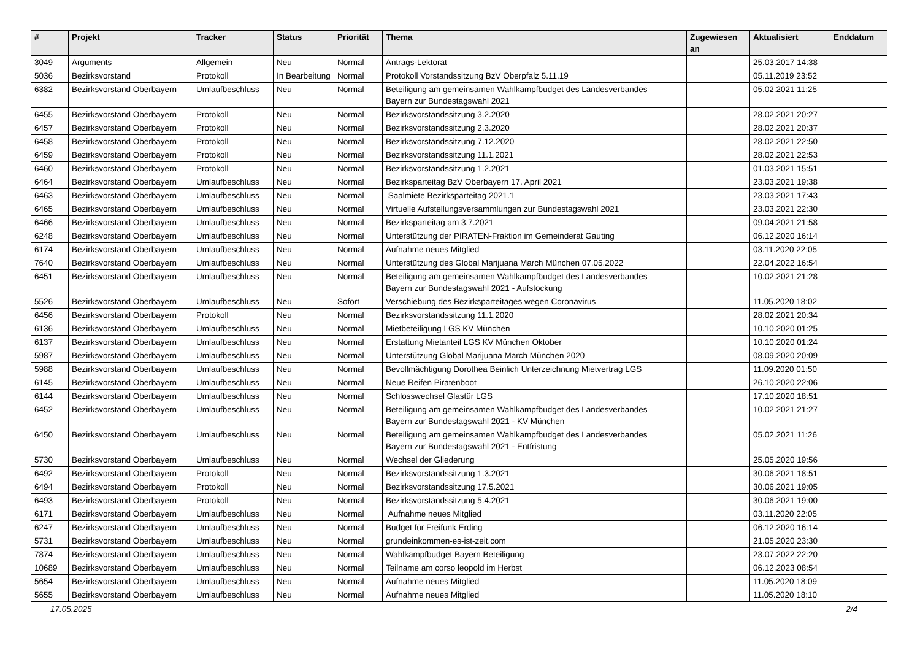| # | Projekt | Tracker | Status | Priorität | Thema | Zugewiesen an | Aktualisiert | Enddatum |
| --- | --- | --- | --- | --- | --- | --- | --- | --- |
| 3049 | Arguments | Allgemein | Neu | Normal | Antrags-Lektorat | | 25.03.2017 14:38 | |
| 5036 | Bezirksvorstand | Protokoll | In Bearbeitung | Normal | Protokoll Vorstandssitzung BzV Oberpfalz 5.11.19 | | 05.11.2019 23:52 | |
| 6382 | Bezirksvorstand Oberbayern | Umlaufbeschluss | Neu | Normal | Beteiligung am gemeinsamen Wahlkampfbudget des Landesverbandes Bayern zur Bundestagswahl 2021 | | 05.02.2021 11:25 | |
| 6455 | Bezirksvorstand Oberbayern | Protokoll | Neu | Normal | Bezirksvorstandssitzung 3.2.2020 | | 28.02.2021 20:27 | |
| 6457 | Bezirksvorstand Oberbayern | Protokoll | Neu | Normal | Bezirksvorstandssitzung 2.3.2020 | | 28.02.2021 20:37 | |
| 6458 | Bezirksvorstand Oberbayern | Protokoll | Neu | Normal | Bezirksvorstandssitzung 7.12.2020 | | 28.02.2021 22:50 | |
| 6459 | Bezirksvorstand Oberbayern | Protokoll | Neu | Normal | Bezirksvorstandssitzung 11.1.2021 | | 28.02.2021 22:53 | |
| 6460 | Bezirksvorstand Oberbayern | Protokoll | Neu | Normal | Bezirksvorstandssitzung 1.2.2021 | | 01.03.2021 15:51 | |
| 6464 | Bezirksvorstand Oberbayern | Umlaufbeschluss | Neu | Normal | Bezirksparteitag BzV Oberbayern 17. April 2021 | | 23.03.2021 19:38 | |
| 6463 | Bezirksvorstand Oberbayern | Umlaufbeschluss | Neu | Normal | Saalmiete Bezirksparteitag 2021.1 | | 23.03.2021 17:43 | |
| 6465 | Bezirksvorstand Oberbayern | Umlaufbeschluss | Neu | Normal | Virtuelle Aufstellungsversammlungen zur Bundestagswahl 2021 | | 23.03.2021 22:30 | |
| 6466 | Bezirksvorstand Oberbayern | Umlaufbeschluss | Neu | Normal | Bezirksparteitag am 3.7.2021 | | 09.04.2021 21:58 | |
| 6248 | Bezirksvorstand Oberbayern | Umlaufbeschluss | Neu | Normal | Unterstützung der PIRATEN-Fraktion im Gemeinderat Gauting | | 06.12.2020 16:14 | |
| 6174 | Bezirksvorstand Oberbayern | Umlaufbeschluss | Neu | Normal | Aufnahme neues Mitglied | | 03.11.2020 22:05 | |
| 7640 | Bezirksvorstand Oberbayern | Umlaufbeschluss | Neu | Normal | Unterstützung des Global Marijuana March München 07.05.2022 | | 22.04.2022 16:54 | |
| 6451 | Bezirksvorstand Oberbayern | Umlaufbeschluss | Neu | Normal | Beteiligung am gemeinsamen Wahlkampfbudget des Landesverbandes Bayern zur Bundestagswahl 2021 - Aufstockung | | 10.02.2021 21:28 | |
| 5526 | Bezirksvorstand Oberbayern | Umlaufbeschluss | Neu | Sofort | Verschiebung des Bezirksparteitages wegen Coronavirus | | 11.05.2020 18:02 | |
| 6456 | Bezirksvorstand Oberbayern | Protokoll | Neu | Normal | Bezirksvorstandssitzung 11.1.2020 | | 28.02.2021 20:34 | |
| 6136 | Bezirksvorstand Oberbayern | Umlaufbeschluss | Neu | Normal | Mietbeteiligung LGS KV München | | 10.10.2020 01:25 | |
| 6137 | Bezirksvorstand Oberbayern | Umlaufbeschluss | Neu | Normal | Erstattung Mietanteil LGS KV München Oktober | | 10.10.2020 01:24 | |
| 5987 | Bezirksvorstand Oberbayern | Umlaufbeschluss | Neu | Normal | Unterstützung Global Marijuana March München 2020 | | 08.09.2020 20:09 | |
| 5988 | Bezirksvorstand Oberbayern | Umlaufbeschluss | Neu | Normal | Bevollmächtigung Dorothea Beinlich Unterzeichnung Mietvertrag LGS | | 11.09.2020 01:50 | |
| 6145 | Bezirksvorstand Oberbayern | Umlaufbeschluss | Neu | Normal | Neue Reifen Piratenboot | | 26.10.2020 22:06 | |
| 6144 | Bezirksvorstand Oberbayern | Umlaufbeschluss | Neu | Normal | Schlosswechsel Glastür LGS | | 17.10.2020 18:51 | |
| 6452 | Bezirksvorstand Oberbayern | Umlaufbeschluss | Neu | Normal | Beteiligung am gemeinsamen Wahlkampfbudget des Landesverbandes Bayern zur Bundestagswahl 2021 - KV München | | 10.02.2021 21:27 | |
| 6450 | Bezirksvorstand Oberbayern | Umlaufbeschluss | Neu | Normal | Beteiligung am gemeinsamen Wahlkampfbudget des Landesverbandes Bayern zur Bundestagswahl 2021 - Entfristung | | 05.02.2021 11:26 | |
| 5730 | Bezirksvorstand Oberbayern | Umlaufbeschluss | Neu | Normal | Wechsel der Gliederung | | 25.05.2020 19:56 | |
| 6492 | Bezirksvorstand Oberbayern | Protokoll | Neu | Normal | Bezirksvorstandssitzung 1.3.2021 | | 30.06.2021 18:51 | |
| 6494 | Bezirksvorstand Oberbayern | Protokoll | Neu | Normal | Bezirksvorstandssitzung 17.5.2021 | | 30.06.2021 19:05 | |
| 6493 | Bezirksvorstand Oberbayern | Protokoll | Neu | Normal | Bezirksvorstandssitzung 5.4.2021 | | 30.06.2021 19:00 | |
| 6171 | Bezirksvorstand Oberbayern | Umlaufbeschluss | Neu | Normal | Aufnahme neues Mitglied | | 03.11.2020 22:05 | |
| 6247 | Bezirksvorstand Oberbayern | Umlaufbeschluss | Neu | Normal | Budget für Freifunk Erding | | 06.12.2020 16:14 | |
| 5731 | Bezirksvorstand Oberbayern | Umlaufbeschluss | Neu | Normal | grundeinkommen-es-ist-zeit.com | | 21.05.2020 23:30 | |
| 7874 | Bezirksvorstand Oberbayern | Umlaufbeschluss | Neu | Normal | Wahlkampfbudget Bayern Beteiligung | | 23.07.2022 22:20 | |
| 10689 | Bezirksvorstand Oberbayern | Umlaufbeschluss | Neu | Normal | Teilname am corso leopold im Herbst | | 06.12.2023 08:54 | |
| 5654 | Bezirksvorstand Oberbayern | Umlaufbeschluss | Neu | Normal | Aufnahme neues Mitglied | | 11.05.2020 18:09 | |
| 5655 | Bezirksvorstand Oberbayern | Umlaufbeschluss | Neu | Normal | Aufnahme neues Mitglied | | 11.05.2020 18:10 | |
17.05.2025 2/4